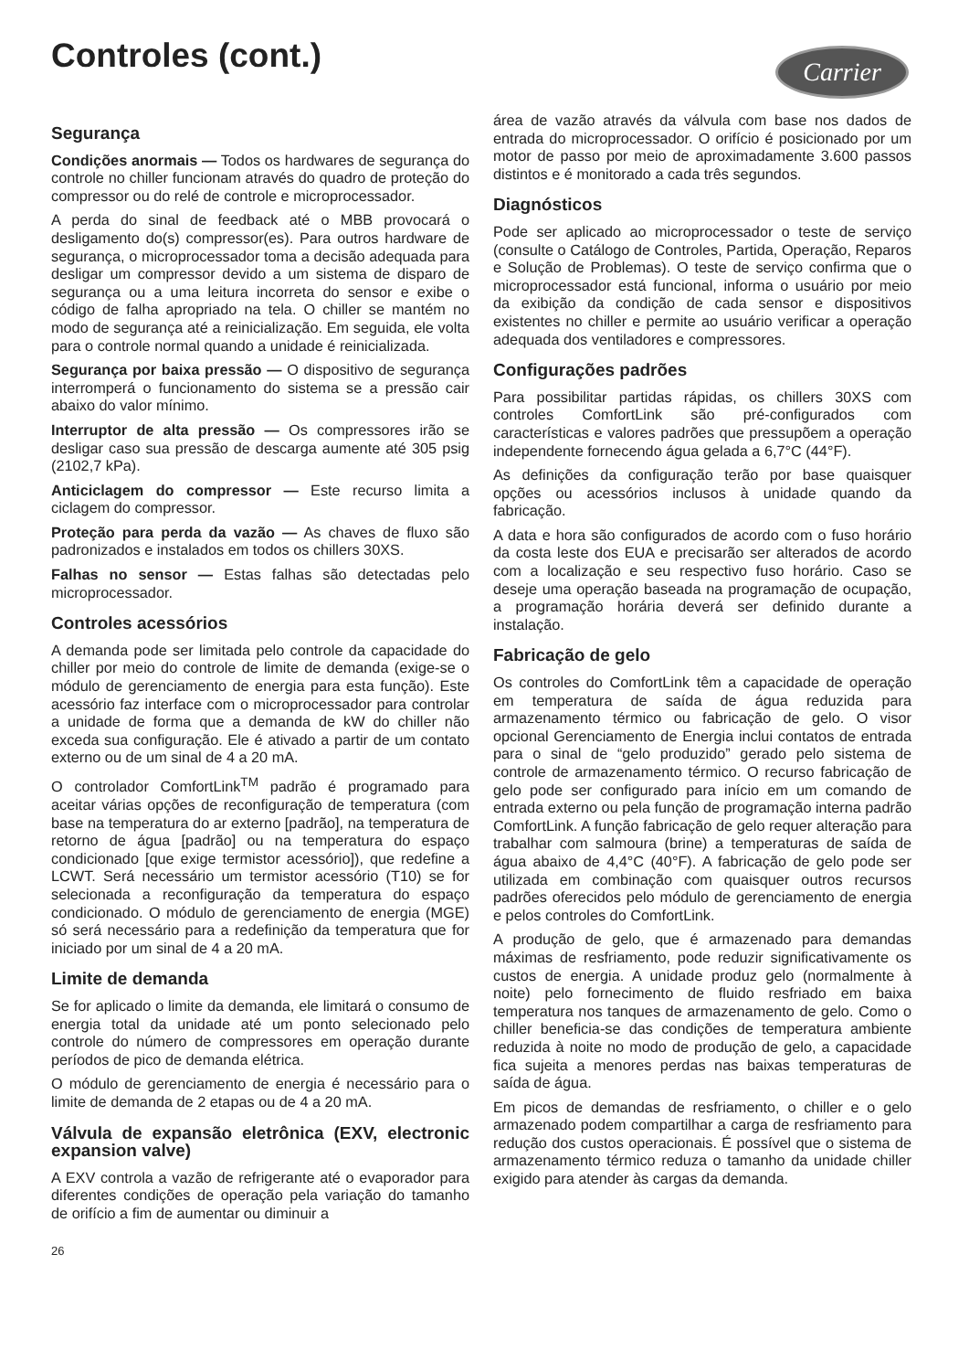Controles (cont.)
Carrier
Segurança
Condições anormais — Todos os hardwares de segurança do controle no chiller funcionam através do quadro de proteção do compressor ou do relé de controle e microprocessador.
A perda do sinal de feedback até o MBB provocará o desligamento do(s) compressor(es). Para outros hardware de segurança, o microprocessador toma a decisão adequada para desligar um compressor devido a um sistema de disparo de segurança ou a uma leitura incorreta do sensor e exibe o código de falha apropriado na tela. O chiller se mantém no modo de segurança até a reinicialização. Em seguida, ele volta para o controle normal quando a unidade é reinicializada.
Segurança por baixa pressão — O dispositivo de segurança interromperá o funcionamento do sistema se a pressão cair abaixo do valor mínimo.
Interruptor de alta pressão — Os compressores irão se desligar caso sua pressão de descarga aumente até 305 psig (2102,7 kPa).
Anticiclagem do compressor — Este recurso limita a ciclagem do compressor.
Proteção para perda da vazão — As chaves de fluxo são padronizados e instalados em todos os chillers 30XS.
Falhas no sensor — Estas falhas são detectadas pelo microprocessador.
Controles acessórios
A demanda pode ser limitada pelo controle da capacidade do chiller por meio do controle de limite de demanda (exige-se o módulo de gerenciamento de energia para esta função). Este acessório faz interface com o microprocessador para controlar a unidade de forma que a demanda de kW do chiller não exceda sua configuração. Ele é ativado a partir de um contato externo ou de um sinal de 4 a 20 mA.
O controlador ComfortLink<sup>TM</sup> padrão é programado para aceitar várias opções de reconfiguração de temperatura (com base na temperatura do ar externo [padrão], na temperatura de retorno de água [padrão] ou na temperatura do espaço condicionado [que exige termistor acessório]), que redefine a LCWT. Será necessário um termistor acessório (T10) se for selecionada a reconfiguração da temperatura do espaço condicionado. O módulo de gerenciamento de energia (MGE) só será necessário para a redefinição da temperatura que for iniciado por um sinal de 4 a 20 mA.
Limite de demanda
Se for aplicado o limite da demanda, ele limitará o consumo de energia total da unidade até um ponto selecionado pelo controle do número de compressores em operação durante períodos de pico de demanda elétrica.
O módulo de gerenciamento de energia é necessário para o limite de demanda de 2 etapas ou de 4 a 20 mA.
Válvula de expansão eletrônica (EXV, electronic expansion valve)
A EXV controla a vazão de refrigerante até o evaporador para diferentes condições de operação pela variação do tamanho de orifício a fim de aumentar ou diminuir a
26
área de vazão através da válvula com base nos dados de entrada do microprocessador. O orifício é posicionado por um motor de passo por meio de aproximadamente 3.600 passos distintos e é monitorado a cada três segundos.
Diagnósticos
Pode ser aplicado ao microprocessador o teste de serviço (consulte o Catálogo de Controles, Partida, Operação, Reparos e Solução de Problemas). O teste de serviço confirma que o microprocessador está funcional, informa o usuário por meio da exibição da condição de cada sensor e dispositivos existentes no chiller e permite ao usuário verificar a operação adequada dos ventiladores e compressores.
Configurações padrões
Para possibilitar partidas rápidas, os chillers 30XS com controles ComfortLink são pré-configurados com características e valores padrões que pressupõem a operação independente fornecendo água gelada a 6,7°C (44°F).
As definições da configuração terão por base quaisquer opções ou acessórios inclusos à unidade quando da fabricação.
A data e hora são configurados de acordo com o fuso horário da costa leste dos EUA e precisarão ser alterados de acordo com a localização e seu respectivo fuso horário. Caso se deseje uma operação baseada na programação de ocupação, a programação horária deverá ser definido durante a instalação.
Fabricação de gelo
Os controles do ComfortLink têm a capacidade de operação em temperatura de saída de água reduzida para armazenamento térmico ou fabricação de gelo. O visor opcional Gerenciamento de Energia inclui contatos de entrada para o sinal de “gelo produzido” gerado pelo sistema de controle de armazenamento térmico. O recurso fabricação de gelo pode ser configurado para início em um comando de entrada externo ou pela função de programação interna padrão ComfortLink. A função fabricação de gelo requer alteração para trabalhar com salmoura (brine) a temperaturas de saída de água abaixo de 4,4°C (40°F). A fabricação de gelo pode ser utilizada em combinação com quaisquer outros recursos padrões oferecidos pelo módulo de gerenciamento de energia e pelos controles do ComfortLink.
A produção de gelo, que é armazenado para demandas máximas de resfriamento, pode reduzir significativamente os custos de energia. A unidade produz gelo (normalmente à noite) pelo fornecimento de fluido resfriado em baixa temperatura nos tanques de armazenamento de gelo. Como o chiller beneficia-se das condições de temperatura ambiente reduzida à noite no modo de produção de gelo, a capacidade fica sujeita a menores perdas nas baixas temperaturas de saída de água.
Em picos de demandas de resfriamento, o chiller e o gelo armazenado podem compartilhar a carga de resfriamento para redução dos custos operacionais. É possível que o sistema de armazenamento térmico reduza o tamanho da unidade chiller exigido para atender às cargas da demanda.